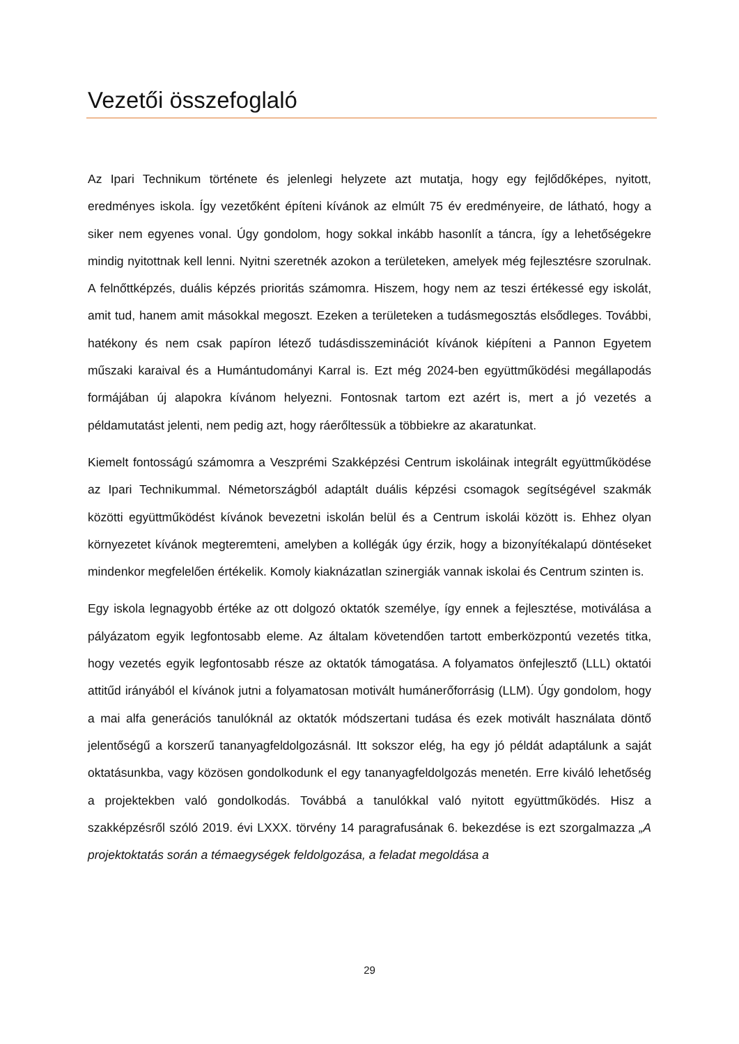Vezetői összefoglaló
Az Ipari Technikum története és jelenlegi helyzete azt mutatja, hogy egy fejlődőképes, nyitott, eredményes iskola. Így vezetőként építeni kívánok az elmúlt 75 év eredményeire, de látható, hogy a siker nem egyenes vonal. Úgy gondolom, hogy sokkal inkább hasonlít a táncra, így a lehetőségekre mindig nyitottnak kell lenni. Nyitni szeretnék azokon a területeken, amelyek még fejlesztésre szorulnak. A felnőttképzés, duális képzés prioritás számomra. Hiszem, hogy nem az teszi értékessé egy iskolát, amit tud, hanem amit másokkal megoszt. Ezeken a területeken a tudásmegosztás elsődleges. További, hatékony és nem csak papíron létező tudásdisszeminációt kívánok kiépíteni a Pannon Egyetem műszaki karaival és a Humántudományi Karral is. Ezt még 2024-ben együttműködési megállapodás formájában új alapokra kívánom helyezni. Fontosnak tartom ezt azért is, mert a jó vezetés a példamutatást jelenti, nem pedig azt, hogy ráerőltessük a többiekre az akaratunkat.
Kiemelt fontosságú számomra a Veszprémi Szakképzési Centrum iskoláinak integrált együttműködése az Ipari Technikummal. Németországból adaptált duális képzési csomagok segítségével szakmák közötti együttműködést kívánok bevezetni iskolán belül és a Centrum iskolái között is. Ehhez olyan környezetet kívánok megteremteni, amelyben a kollégák úgy érzik, hogy a bizonyítékalapú döntéseket mindenkor megfelelően értékelik. Komoly kiaknázatlan szinergiák vannak iskolai és Centrum szinten is.
Egy iskola legnagyobb értéke az ott dolgozó oktatók személye, így ennek a fejlesztése, motiválása a pályázatom egyik legfontosabb eleme. Az általam követendően tartott emberközpontú vezetés titka, hogy vezetés egyik legfontosabb része az oktatók támogatása. A folyamatos önfejlesztő (LLL) oktatói attitűd irányából el kívánok jutni a folyamatosan motivált humánerőforrásig (LLM). Úgy gondolom, hogy a mai alfa generációs tanulóknál az oktatók módszertani tudása és ezek motivált használata döntő jelentőségű a korszerű tananyagfeldolgozásnál. Itt sokszor elég, ha egy jó példát adaptálunk a saját oktatásunkba, vagy közösen gondolkodunk el egy tananyagfeldolgozás menetén. Erre kiváló lehetőség a projektekben való gondolkodás. Továbbá a tanulókkal való nyitott együttműködés. Hisz a szakképzésről szóló 2019. évi LXXX. törvény 14 paragrafusának 6. bekezdése is ezt szorgalmazza „A projektoktatás során a témaegységek feldolgozása, a feladat megoldása a
29